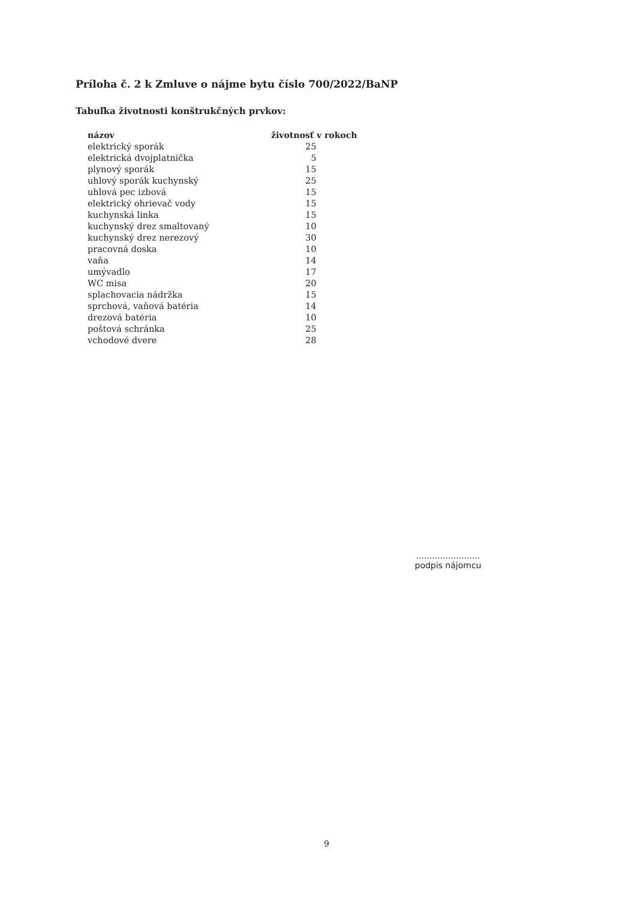Príloha č. 2 k Zmluve o nájme bytu číslo 700/2022/BaNP
Tabuľka životnosti konštrukčných prvkov:
| názov | životnosť v rokoch |
| --- | --- |
| elektrický sporák | 25 |
| elektrická dvojplatnička | 5 |
| plynový sporák | 15 |
| uhlový sporák kuchynský | 25 |
| uhlová pec izbová | 15 |
| elektrický ohrievač vody | 15 |
| kuchynská linka | 15 |
| kuchynský drez smaltovaný | 10 |
| kuchynský drez nerezový | 30 |
| pracovná doska | 10 |
| vaňa | 14 |
| umývadlo | 17 |
| WC misa | 20 |
| splachovacia nádržka | 15 |
| sprchová, vaňová batéria | 14 |
| drezová batéria | 10 |
| poštová schránka | 25 |
| vchodové dvere | 28 |
........................
podpis nájomcu
9